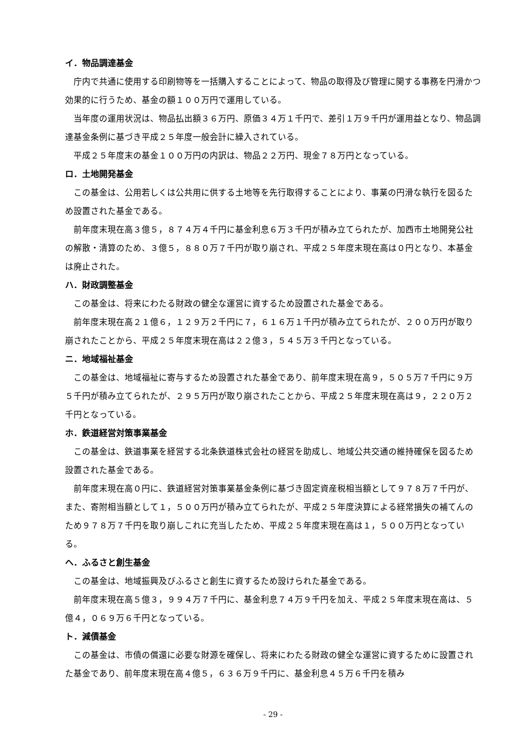イ．物品調達基金
庁内で共通に使用する印刷物等を一括購入することによって、物品の取得及び管理に関する事務を円滑かつ効果的に行うため、基金の額１００万円で運用している。
当年度の運用状況は、物品払出額３６万円、原価３４万１千円で、差引１万９千円が運用益となり、物品調達基金条例に基づき平成２５年度一般会計に繰入されている。
平成２５年度末の基金１００万円の内訳は、物品２２万円、現金７８万円となっている。
ロ．土地開発基金
この基金は、公用若しくは公共用に供する土地等を先行取得することにより、事業の円滑な執行を図るため設置された基金である。
前年度末現在高３億５，８７４万４千円に基金利息６万３千円が積み立てられたが、加西市土地開発公社の解散・清算のため、３億５，８８０万７千円が取り崩され、平成２５年度末現在高は０円となり、本基金は廃止された。
ハ．財政調整基金
この基金は、将来にわたる財政の健全な運営に資するため設置された基金である。
前年度末現在高２１億６，１２９万２千円に７，６１６万１千円が積み立てられたが、２００万円が取り崩されたことから、平成２５年度末現在高は２２億３，５４５万３千円となっている。
ニ．地域福祉基金
この基金は、地域福祉に寄与するため設置された基金であり、前年度末現在高９，５０５万７千円に９万５千円が積み立てられたが、２９５万円が取り崩されたことから、平成２５年度末現在高は９，２２０万２千円となっている。
ホ．鉄道経営対策事業基金
この基金は、鉄道事業を経営する北条鉄道株式会社の経営を助成し、地域公共交通の維持確保を図るため設置された基金である。
前年度末現在高０円に、鉄道経営対策事業基金条例に基づき固定資産税相当額として９７８万７千円が、また、寄附相当額として１，５００万円が積み立てられたが、平成２５年度決算による経常損失の補てんのため９７８万７千円を取り崩しこれに充当したため、平成２５年度末現在高は１，５００万円となっている。
ヘ．ふるさと創生基金
この基金は、地域振興及びふるさと創生に資するため設けられた基金である。
前年度末現在高５億３，９９４万７千円に、基金利息７４万９千円を加え、平成２５年度末現在高は、５億４，０６９万６千円となっている。
ト．減債基金
この基金は、市債の償還に必要な財源を確保し、将来にわたる財政の健全な運営に資するために設置された基金であり、前年度末現在高４億５，６３６万９千円に、基金利息４５万６千円を積み
- 29 -